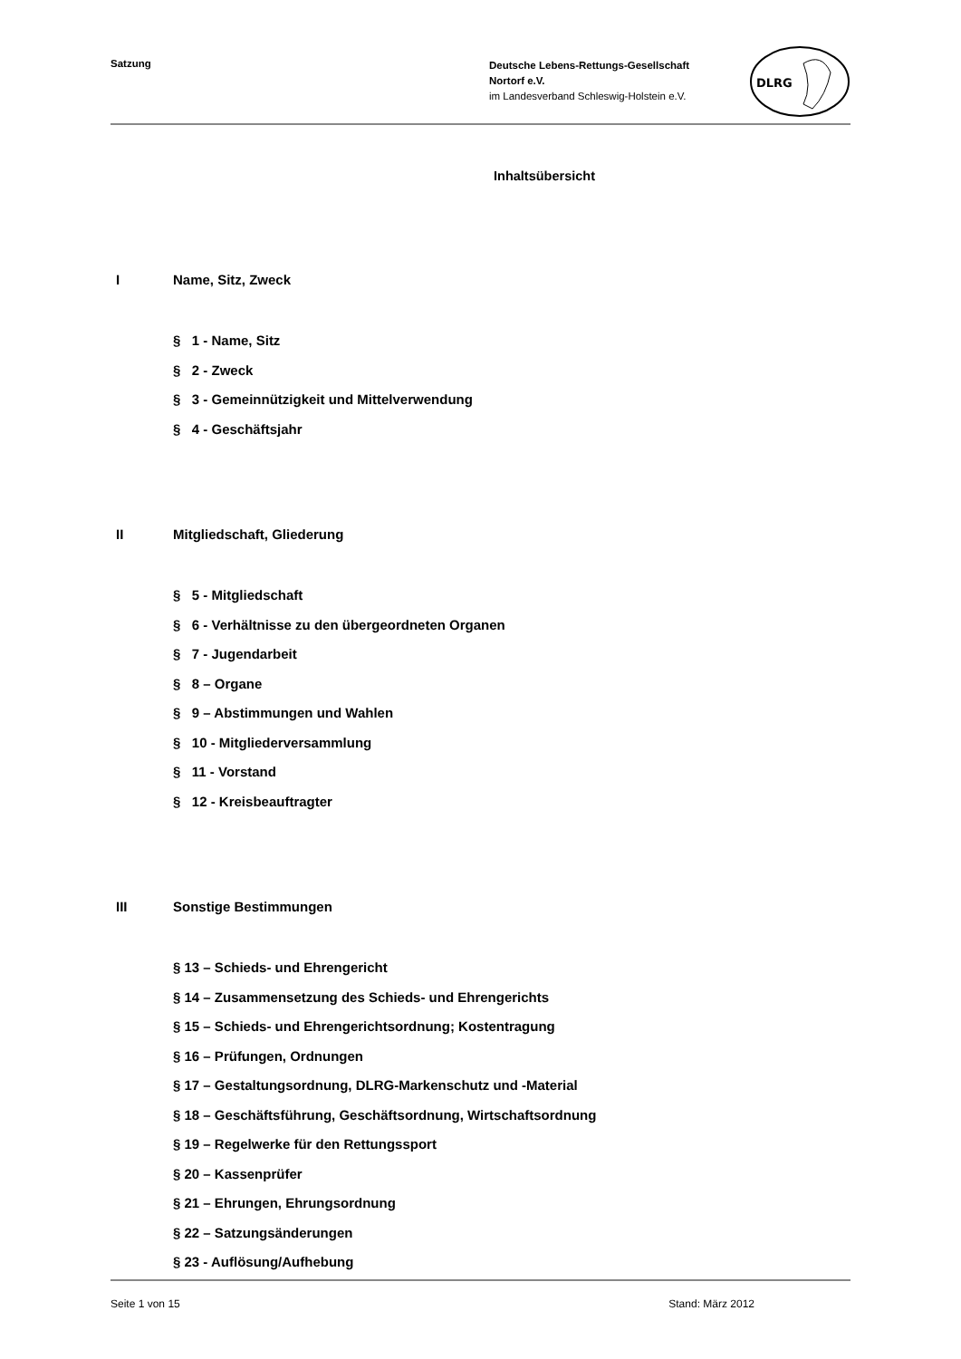Satzung
Deutsche Lebens-Rettungs-Gesellschaft
Nortorf e.V.
im Landesverband Schleswig-Holstein e.V.
DLRG
Inhaltsübersicht
I Name, Sitz, Zweck
§ 1 - Name, Sitz
§ 2 - Zweck
§ 3 - Gemeinnützigkeit und Mittelverwendung
§ 4 - Geschäftsjahr
II Mitgliedschaft, Gliederung
§ 5 - Mitgliedschaft
§ 6 - Verhältnisse zu den übergeordneten Organen
§ 7 - Jugendarbeit
§ 8 – Organe
§ 9 – Abstimmungen und Wahlen
§ 10 - Mitgliederversammlung
§ 11 - Vorstand
§ 12 - Kreisbeauftragter
III Sonstige Bestimmungen
§ 13 – Schieds- und Ehrengericht
§ 14 – Zusammensetzung des Schieds- und Ehrengerichts
§ 15 – Schieds- und Ehrengerichtsordnung; Kostentragung
§ 16 – Prüfungen, Ordnungen
§ 17 – Gestaltungsordnung, DLRG-Markenschutz und -Material
§ 18 – Geschäftsführung, Geschäftsordnung, Wirtschaftsordnung
§ 19 – Regelwerke für den Rettungssport
§ 20 – Kassenprüfer
§ 21 – Ehrungen, Ehrungsordnung
§ 22 – Satzungsänderungen
§ 23 - Auflösung/Aufhebung
Seite 1 von 15 Stand: März 2012